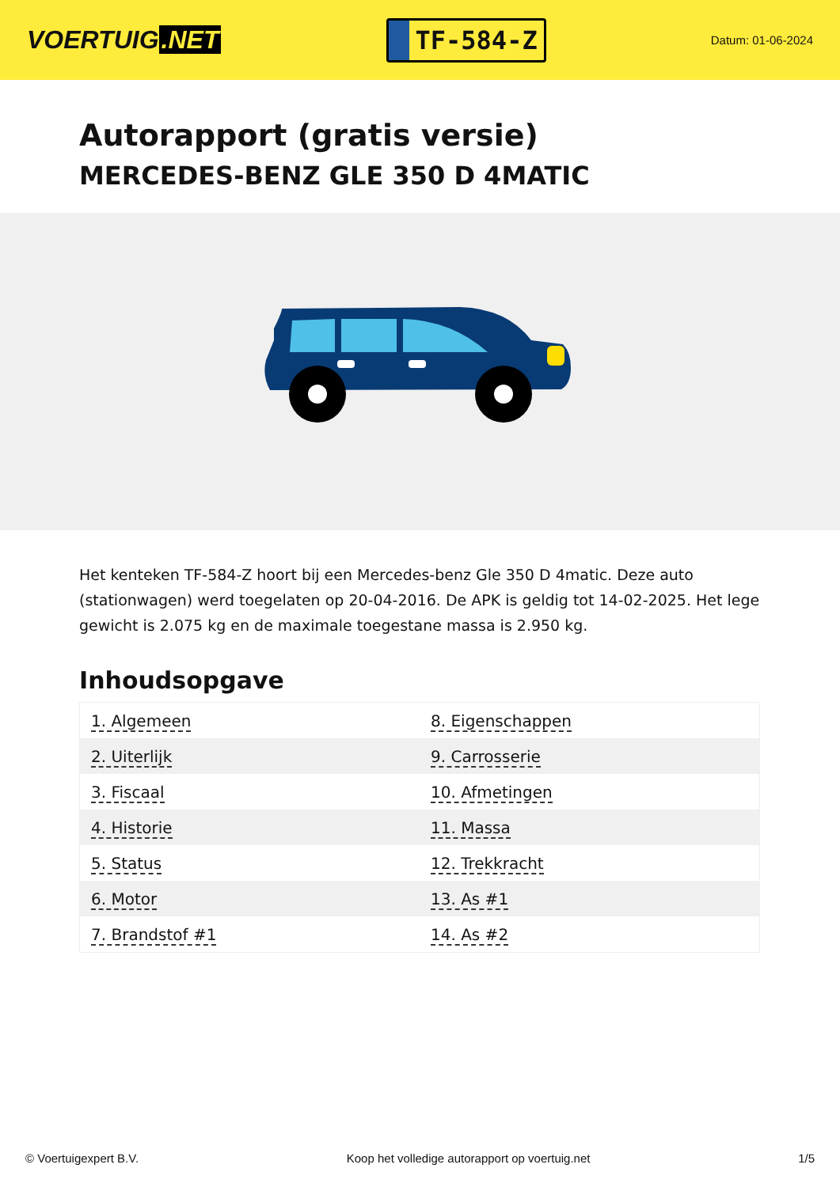VOERTUIG.NET
TF-584-Z
Datum: 01-06-2024
Autorapport (gratis versie)
MERCEDES-BENZ GLE 350 D 4MATIC
Het kenteken TF-584-Z hoort bij een Mercedes-benz Gle 350 D 4matic. Deze auto (stationwagen) werd toegelaten op 20-04-2016. De APK is geldig tot 14-02-2025. Het lege gewicht is 2.075 kg en de maximale toegestane massa is 2.950 kg.
Inhoudsopgave
| 1. Algemeen | 8. Eigenschappen |
| 2. Uiterlijk | 9. Carrosserie |
| 3. Fiscaal | 10. Afmetingen |
| 4. Historie | 11. Massa |
| 5. Status | 12. Trekkracht |
| 6. Motor | 13. As #1 |
| 7. Brandstof #1 | 14. As #2 |
© Voertuigexpert B.V. Koop het volledige autorapport op voertuig.net
1/5